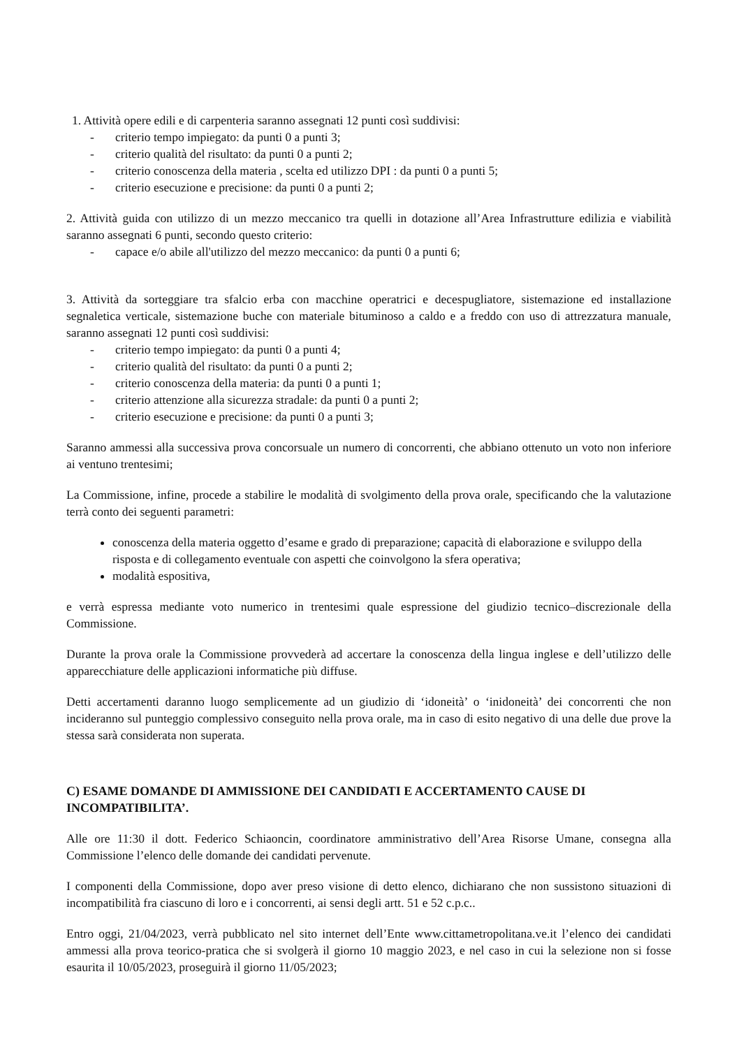1. Attività opere edili e di carpenteria saranno assegnati 12 punti così suddivisi:
- criterio tempo impiegato: da punti 0 a punti 3;
- criterio qualità del risultato: da punti 0 a punti 2;
- criterio conoscenza della materia , scelta ed utilizzo DPI : da punti 0 a punti 5;
- criterio esecuzione e precisione: da punti 0 a punti 2;
2. Attività guida con utilizzo di un mezzo meccanico tra quelli in dotazione all’Area Infrastrutture edilizia e viabilità saranno assegnati 6 punti, secondo questo criterio:
- capace e/o abile all'utilizzo del mezzo meccanico: da punti 0 a punti 6;
3. Attività da sorteggiare tra sfalcio erba con macchine operatrici e decespugliatore, sistemazione ed installazione segnaletica verticale, sistemazione buche con materiale bituminoso a caldo e a freddo con uso di attrezzatura manuale, saranno assegnati 12 punti così suddivisi:
- criterio tempo impiegato: da punti 0 a punti 4;
- criterio qualità del risultato: da punti 0 a punti 2;
- criterio conoscenza della materia: da punti 0 a punti 1;
- criterio attenzione alla sicurezza stradale: da punti 0 a punti 2;
- criterio esecuzione e precisione: da punti 0 a punti 3;
Saranno ammessi alla successiva prova concorsuale un numero di concorrenti, che abbiano ottenuto un voto non inferiore ai ventuno trentesimi;
La Commissione, infine, procede a stabilire le modalità di svolgimento della prova orale, specificando che la valutazione terrà conto dei seguenti parametri:
conoscenza della materia oggetto d’esame e grado di preparazione; capacità di elaborazione e sviluppo della risposta e di collegamento eventuale con aspetti che coinvolgono la sfera operativa;
modalità espositiva,
e verrà espressa mediante voto numerico in trentesimi quale espressione del giudizio tecnico–discrezionale della Commissione.
Durante la prova orale la Commissione provvederà ad accertare la conoscenza della lingua inglese e dell’utilizzo delle apparecchiature delle applicazioni informatiche più diffuse.
Detti accertamenti daranno luogo semplicemente ad un giudizio di ‘idoneità’ o ‘inidoneità’ dei concorrenti che non incideranno sul punteggio complessivo conseguito nella prova orale, ma in caso di esito negativo di una delle due prove la stessa sarà considerata non superata.
C) ESAME DOMANDE DI AMMISSIONE DEI CANDIDATI E ACCERTAMENTO CAUSE DI INCOMPATIBILITA’.
Alle ore 11:30 il dott. Federico Schiaoncin, coordinatore amministrativo dell’Area Risorse Umane, consegna alla Commissione l’elenco delle domande dei candidati pervenute.
I componenti della Commissione, dopo aver preso visione di detto elenco, dichiarano che non sussistono situazioni di incompatibilità fra ciascuno di loro e i concorrenti, ai sensi degli artt. 51 e 52 c.p.c..
Entro oggi, 21/04/2023, verrà pubblicato nel sito internet dell’Ente www.cittametropolitana.ve.it l’elenco dei candidati ammessi alla prova teorico-pratica che si svolgerà il giorno 10 maggio 2023, e nel caso in cui la selezione non si fosse esaurita il 10/05/2023, proseguirà il giorno 11/05/2023;